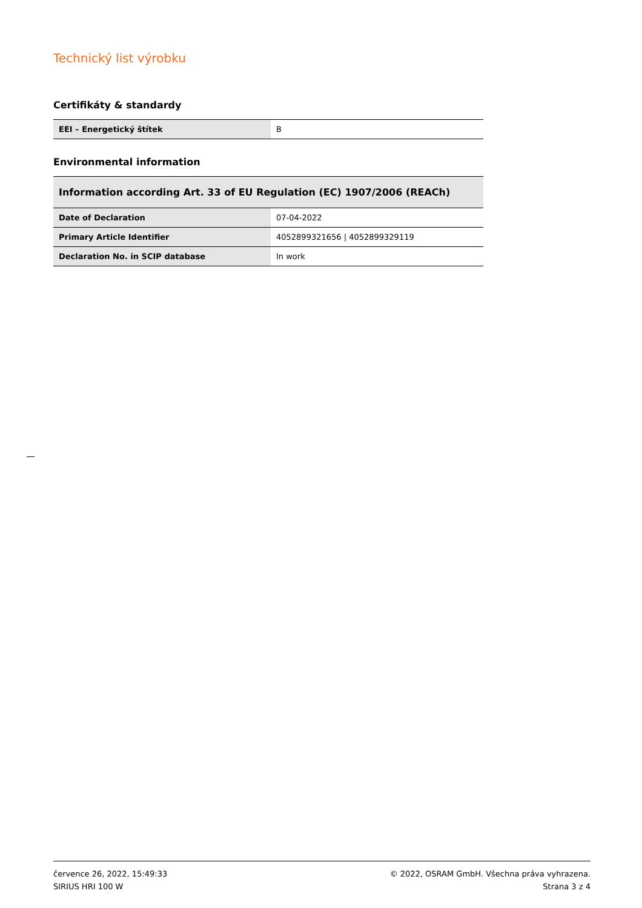Technický list výrobku
Certifikáty & standardy
| EEI – Energetický štítek | B |
Environmental information
| Information according Art. 33 of EU Regulation (EC) 1907/2006 (REACh) | |
| --- | --- |
| Date of Declaration | 07-04-2022 |
| Primary Article Identifier | 4052899321656 / 4052899329119 |
| Declaration No. in SCIP database | In work |
července 26, 2022, 15:49:33
SIRIUS HRI 100 W
© 2022, OSRAM GmbH. Všechna práva vyhrazena.
Strana 3 z 4